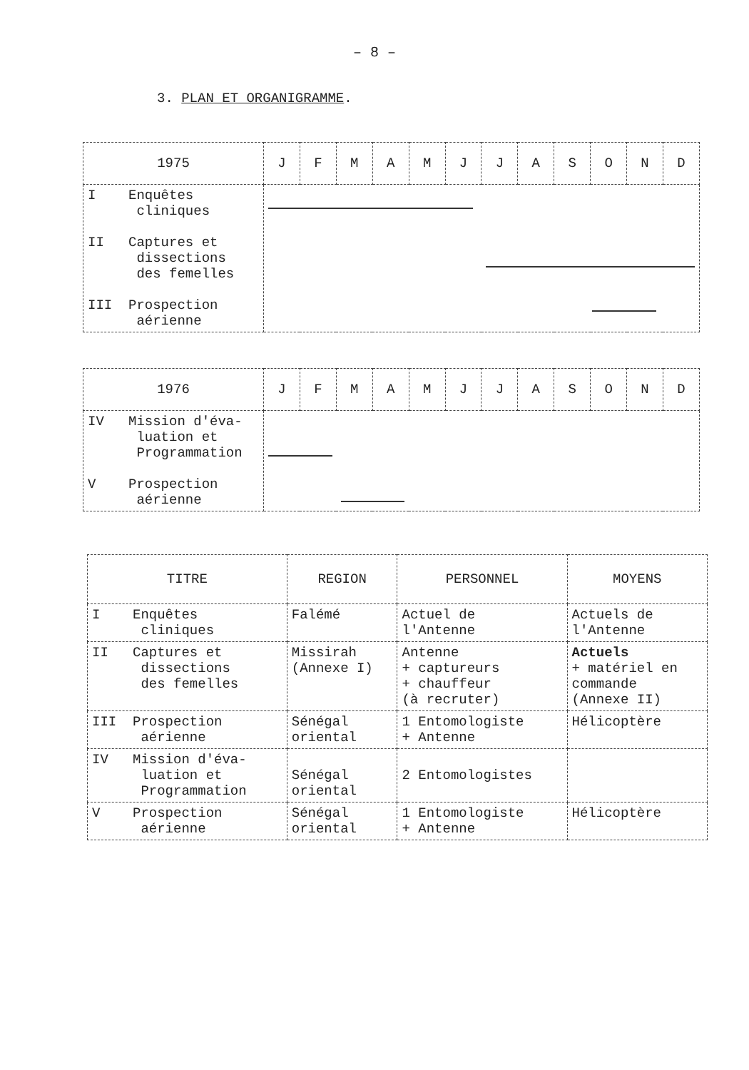– 8 –
3. PLAN ET ORGANIGRAMME.
| 1975 | J | F | M | A | M | J | J | A | S | O | N | D |
| --- | --- | --- | --- | --- | --- | --- | --- | --- | --- | --- | --- | --- |
| I Enquêtes cliniques II Captures et dissections des femelles III Prospection aérienne | | | | | | | | | | | | |
| 1976 | J | F | M | A | M | J | J | A | S | O | N | D |
| --- | --- | --- | --- | --- | --- | --- | --- | --- | --- | --- | --- | --- |
| IV Mission d'éva- luation et Programmation V Prospection aérienne | | | | | | | | | | | | |
| TITRE | REGION | PERSONNEL | MOYENS |
| --- | --- | --- | --- |
| I Enquêtes cliniques | Falémé | Actuel de l'Antenne | Actuels de l'Antenne |
| II Captures et dissections des femelles | Missirah (Annexe I) | Antenne + captureurs + chauffeur (à recruter) | Actuels + matériel en commande (Annexe II) |
| III Prospection aérienne | Sénégal oriental | 1 Entomologiste + Antenne | Hélicoptère |
| IV Mission d'éva- luation et Programmation | Sénégal oriental | 2 Entomologistes | |
| V Prospection aérienne | Sénégal oriental | 1 Entomologiste + Antenne | Hélicoptère |